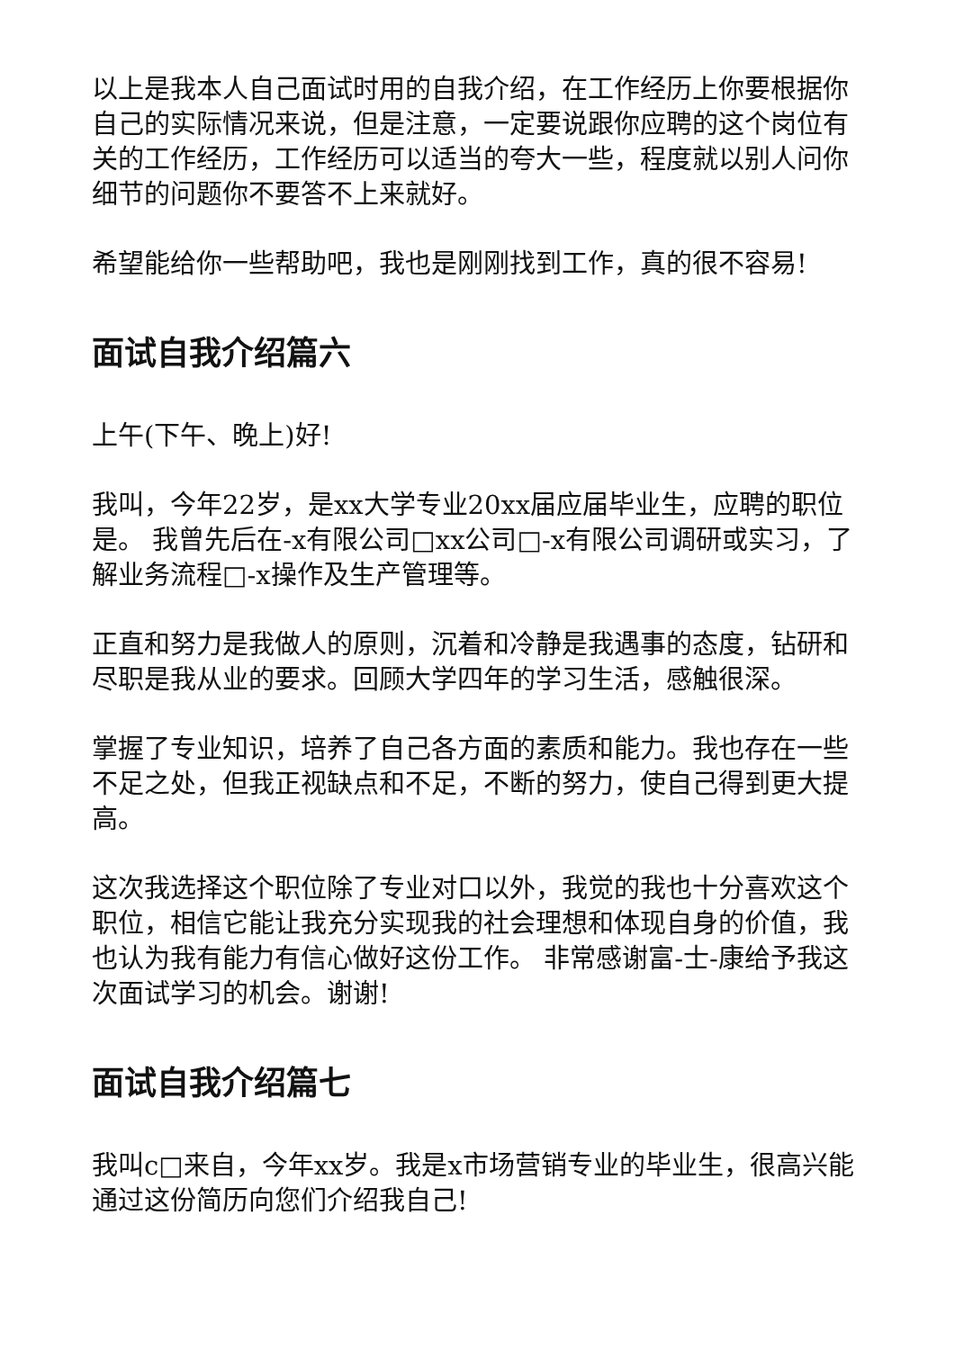以上是我本人自己面试时用的自我介绍，在工作经历上你要根据你自己的实际情况来说，但是注意，一定要说跟你应聘的这个岗位有关的工作经历，工作经历可以适当的夸大一些，程度就以别人问你细节的问题你不要答不上来就好。
希望能给你一些帮助吧，我也是刚刚找到工作，真的很不容易!
面试自我介绍篇六
上午(下午、晚上)好!
我叫，今年22岁，是xx大学专业20xx届应届毕业生，应聘的职位是。 我曾先后在-x有限公司□xx公司□-x有限公司调研或实习，了解业务流程□-x操作及生产管理等。
正直和努力是我做人的原则，沉着和冷静是我遇事的态度，钻研和尽职是我从业的要求。回顾大学四年的学习生活，感触很深。
掌握了专业知识，培养了自己各方面的素质和能力。我也存在一些不足之处，但我正视缺点和不足，不断的努力，使自己得到更大提高。
这次我选择这个职位除了专业对口以外，我觉的我也十分喜欢这个职位，相信它能让我充分实现我的社会理想和体现自身的价值，我也认为我有能力有信心做好这份工作。 非常感谢富-士-康给予我这次面试学习的机会。谢谢!
面试自我介绍篇七
我叫c□来自，今年xx岁。我是x市场营销专业的毕业生，很高兴能通过这份简历向您们介绍我自己!